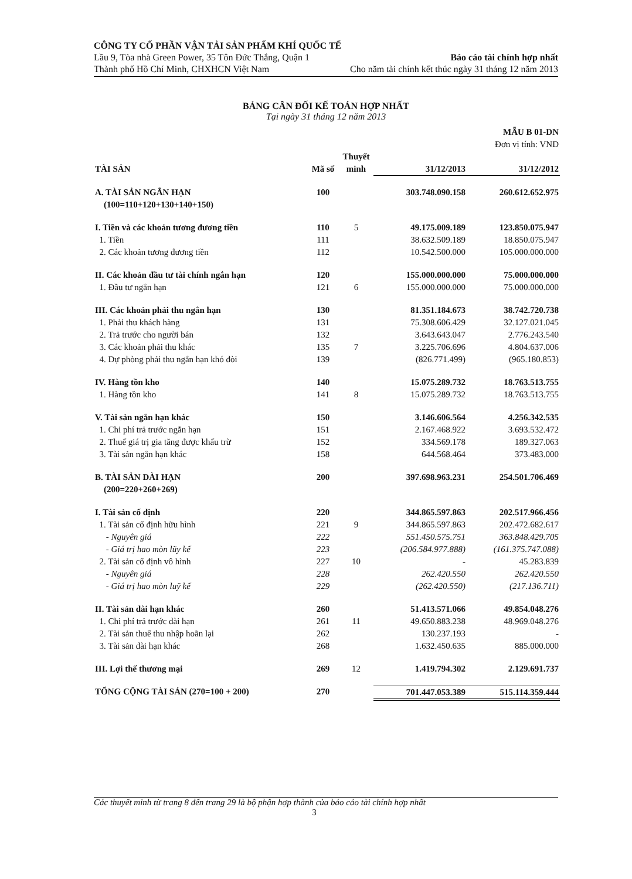CÔNG TY CỔ PHẦN VẬN TẢI SẢN PHẨM KHÍ QUỐC TẾ
Lầu 9, Tòa nhà Green Power, 35 Tôn Đức Thắng, Quận 1 Báo cáo tài chính hợp nhất
Thành phố Hồ Chí Minh, CHXHCN Việt Nam Cho năm tài chính kết thúc ngày 31 tháng 12 năm 2013
BẢNG CÂN ĐỐI KẾ TOÁN HỢP NHẤT
Tại ngày 31 tháng 12 năm 2013
| MẪU B 01-DN Đơn vị tính: VND | | | | |
| TÀI SẢN | Mã số | Thuyết minh | 31/12/2013 | 31/12/2012 |
| A. TÀI SẢN NGẮN HẠN (100=110+120+130+140+150) | 100 | | 303.748.090.158 | 260.612.652.975 |
| I. Tiền và các khoản tương đương tiền | 110 | 5 | 49.175.009.189 | 123.850.075.947 |
| 1. Tiền | 111 | | 38.632.509.189 | 18.850.075.947 |
| 2. Các khoản tương đương tiền | 112 | | 10.542.500.000 | 105.000.000.000 |
| II. Các khoản đầu tư tài chính ngắn hạn | 120 | | 155.000.000.000 | 75.000.000.000 |
| 1. Đầu tư ngắn hạn | 121 | 6 | 155.000.000.000 | 75.000.000.000 |
| III. Các khoản phải thu ngắn hạn | 130 | | 81.351.184.673 | 38.742.720.738 |
| 1. Phải thu khách hàng | 131 | | 75.308.606.429 | 32.127.021.045 |
| 2. Trả trước cho người bán | 132 | | 3.643.643.047 | 2.776.243.540 |
| 3. Các khoản phải thu khác | 135 | 7 | 3.225.706.696 | 4.804.637.006 |
| 4. Dự phòng phải thu ngắn hạn khó đòi | 139 | | (826.771.499) | (965.180.853) |
| IV. Hàng tồn kho | 140 | | 15.075.289.732 | 18.763.513.755 |
| 1. Hàng tồn kho | 141 | 8 | 15.075.289.732 | 18.763.513.755 |
| V. Tài sản ngắn hạn khác | 150 | | 3.146.606.564 | 4.256.342.535 |
| 1. Chi phí trả trước ngắn hạn | 151 | | 2.167.468.922 | 3.693.532.472 |
| 2. Thuế giá trị gia tăng được khấu trừ | 152 | | 334.569.178 | 189.327.063 |
| 3. Tài sản ngắn hạn khác | 158 | | 644.568.464 | 373.483.000 |
| B. TÀI SẢN DÀI HẠN (200=220+260+269) | 200 | | 397.698.963.231 | 254.501.706.469 |
| I. Tài sản cố định | 220 | | 344.865.597.863 | 202.517.966.456 |
| 1. Tài sản cố định hữu hình | 221 | 9 | 344.865.597.863 | 202.472.682.617 |
| - Nguyên giá | 222 | | 551.450.575.751 | 363.848.429.705 |
| - Giá trị hao mòn lũy kế | 223 | | (206.584.977.888) | (161.375.747.088) |
| 2. Tài sản cố định vô hình | 227 | 10 | - | 45.283.839 |
| - Nguyên giá | 228 | | 262.420.550 | 262.420.550 |
| - Giá trị hao mòn luỹ kế | 229 | | (262.420.550) | (217.136.711) |
| II. Tài sản dài hạn khác | 260 | | 51.413.571.066 | 49.854.048.276 |
| 1. Chi phí trả trước dài hạn | 261 | 11 | 49.650.883.238 | 48.969.048.276 |
| 2. Tài sản thuế thu nhập hoãn lại | 262 | | 130.237.193 | - |
| 3. Tài sản dài hạn khác | 268 | | 1.632.450.635 | 885.000.000 |
| III. Lợi thế thương mại | 269 | 12 | 1.419.794.302 | 2.129.691.737 |
| TỔNG CỘNG TÀI SẢN (270=100 + 200) | 270 | | 701.447.053.389 | 515.114.359.444 |
Các thuyết minh từ trang 8 đến trang 29 là bộ phận hợp thành của báo cáo tài chính hợp nhất
3